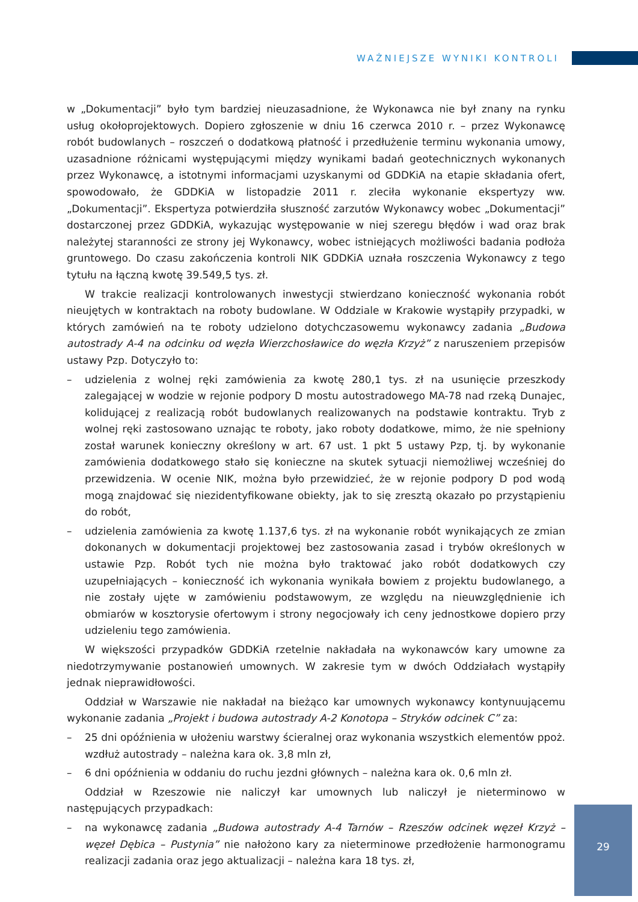WAŻNIEJSZE WYNIKI KONTROLI
w „Dokumentacji” było tym bardziej nieuzasadnione, że Wykonawca nie był znany na rynku usług okołoprojektowych. Dopiero zgłoszenie w dniu 16 czerwca 2010 r. – przez Wykonawcę robót budowlanych – roszczeń o dodatkową płatność i przedłużenie terminu wykonania umowy, uzasadnione różnicami występującymi między wynikami badań geotechnicznych wykonanych przez Wykonawcę, a istotnymi informacjami uzyskanymi od GDDKiA na etapie składania ofert, spowodowało, że GDDKiA w listopadzie 2011 r. zleciła wykonanie ekspertyzy ww. „Dokumentacji”. Ekspertyza potwierdziła słuszność zarzutów Wykonawcy wobec „Dokumentacji” dostarczonej przez GDDKiA, wykazując występowanie w niej szeregu błędów i wad oraz brak należytej staranności ze strony jej Wykonawcy, wobec istniejących możliwości badania podłoża gruntowego. Do czasu zakończenia kontroli NIK GDDKiA uznała roszczenia Wykonawcy z tego tytułu na łączną kwotę 39.549,5 tys. zł.
W trakcie realizacji kontrolowanych inwestycji stwierdzano konieczność wykonania robót nieujętych w kontraktach na roboty budowlane. W Oddziale w Krakowie wystąpiły przypadki, w których zamówień na te roboty udzielono dotychczasowemu wykonawcy zadania „Budowa autostrady A-4 na odcinku od węzła Wierzchosławice do węzła Krzyż” z naruszeniem przepisów ustawy Pzp. Dotyczyło to:
– udzielenia z wolnej ręki zamówienia za kwotę 280,1 tys. zł na usunięcie przeszkody zalegającej w wodzie w rejonie podpory D mostu autostradowego MA-78 nad rzeką Dunajec, kolidującej z realizacją robót budowlanych realizowanych na podstawie kontraktu. Tryb z wolnej ręki zastosowano uznając te roboty, jako roboty dodatkowe, mimo, że nie spełniony został warunek konieczny określony w art. 67 ust. 1 pkt 5 ustawy Pzp, tj. by wykonanie zamówienia dodatkowego stało się konieczne na skutek sytuacji niemożliwej wcześniej do przewidzenia. W ocenie NIK, można było przewidzieć, że w rejonie podpory D pod wodą mogą znajdować się niezidentyfikowane obiekty, jak to się zresztą okazało po przystąpieniu do robót,
– udzielenia zamówienia za kwotę 1.137,6 tys. zł na wykonanie robót wynikających ze zmian dokonanych w dokumentacji projektowej bez zastosowania zasad i trybów określonych w ustawie Pzp. Robót tych nie można było traktować jako robót dodatkowych czy uzupełniających – konieczność ich wykonania wynikała bowiem z projektu budowlanego, a nie zostały ujęte w zamówieniu podstawowym, ze względu na nieuwzględnienie ich obmiarów w kosztorysie ofertowym i strony negocjowały ich ceny jednostkowe dopiero przy udzieleniu tego zamówienia.
W większości przypadków GDDKiA rzetelnie nakładała na wykonawców kary umowne za niedotrzymywanie postanowień umownych. W zakresie tym w dwóch Oddziałach wystąpiły jednak nieprawidłowości.
Oddział w Warszawie nie nakładał na bieżąco kar umownych wykonawcy kontynuującemu wykonanie zadania „Projekt i budowa autostrady A-2 Konotopa – Stryków odcinek C” za:
– 25 dni opóźnienia w ułożeniu warstwy ścieralnej oraz wykonania wszystkich elementów ppoż. wzdłuż autostrady – należna kara ok. 3,8 mln zł,
– 6 dni opóźnienia w oddaniu do ruchu jezdni głównych – należna kara ok. 0,6 mln zł.
Oddział w Rzeszowie nie naliczył kar umownych lub naliczył je nieterminowo w następujących przypadkach:
– na wykonawcę zadania „Budowa autostrady A-4 Tarnów – Rzeszów odcinek węzeł Krzyż – węzeł Dębica – Pustynia” nie nałożono kary za nieterminowe przedłożenie harmonogramu realizacji zadania oraz jego aktualizacji – należna kara 18 tys. zł,
29